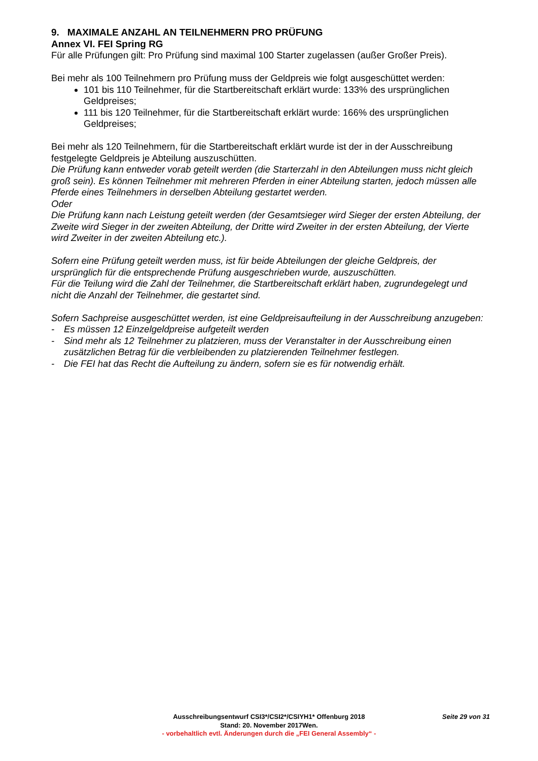9. MAXIMALE ANZAHL AN TEILNEHMERN PRO PRÜFUNG
Annex VI. FEI Spring RG
Für alle Prüfungen gilt: Pro Prüfung sind maximal 100 Starter zugelassen (außer Großer Preis).
Bei mehr als 100 Teilnehmern pro Prüfung muss der Geldpreis wie folgt ausgeschüttet werden:
101 bis 110 Teilnehmer, für die Startbereitschaft erklärt wurde: 133% des ursprünglichen Geldpreises;
111 bis 120 Teilnehmer, für die Startbereitschaft erklärt wurde: 166% des ursprünglichen Geldpreises;
Bei mehr als 120 Teilnehmern, für die Startbereitschaft erklärt wurde ist der in der Ausschreibung festgelegte Geldpreis je Abteilung auszuschütten.
Die Prüfung kann entweder vorab geteilt werden (die Starterzahl in den Abteilungen muss nicht gleich groß sein). Es können Teilnehmer mit mehreren Pferden in einer Abteilung starten, jedoch müssen alle Pferde eines Teilnehmers in derselben Abteilung gestartet werden.
Oder
Die Prüfung kann nach Leistung geteilt werden (der Gesamtsieger wird Sieger der ersten Abteilung, der Zweite wird Sieger in der zweiten Abteilung, der Dritte wird Zweiter in der ersten Abteilung, der Vierte wird Zweiter in der zweiten Abteilung etc.).
Sofern eine Prüfung geteilt werden muss, ist für beide Abteilungen der gleiche Geldpreis, der ursprünglich für die entsprechende Prüfung ausgeschrieben wurde, auszuschütten.
Für die Teilung wird die Zahl der Teilnehmer, die Startbereitschaft erklärt haben, zugrundegelegt und nicht die Anzahl der Teilnehmer, die gestartet sind.
Sofern Sachpreise ausgeschüttet werden, ist eine Geldpreisaufteilung in der Ausschreibung anzugeben:
- Es müssen 12 Einzelgeldpreise aufgeteilt werden
- Sind mehr als 12 Teilnehmer zu platzieren, muss der Veranstalter in der Ausschreibung einen zusätzlichen Betrag für die verbleibenden zu platzierenden Teilnehmer festlegen.
- Die FEI hat das Recht die Aufteilung zu ändern, sofern sie es für notwendig erhält.
Ausschreibungsentwurf CSI3*/CSI2*/CSIYH1* Offenburg 2018 Seite 29 von 31
Stand: 20. November 2017Wen.
- vorbehaltlich evtl. Änderungen durch die „FEI General Assembly“ -